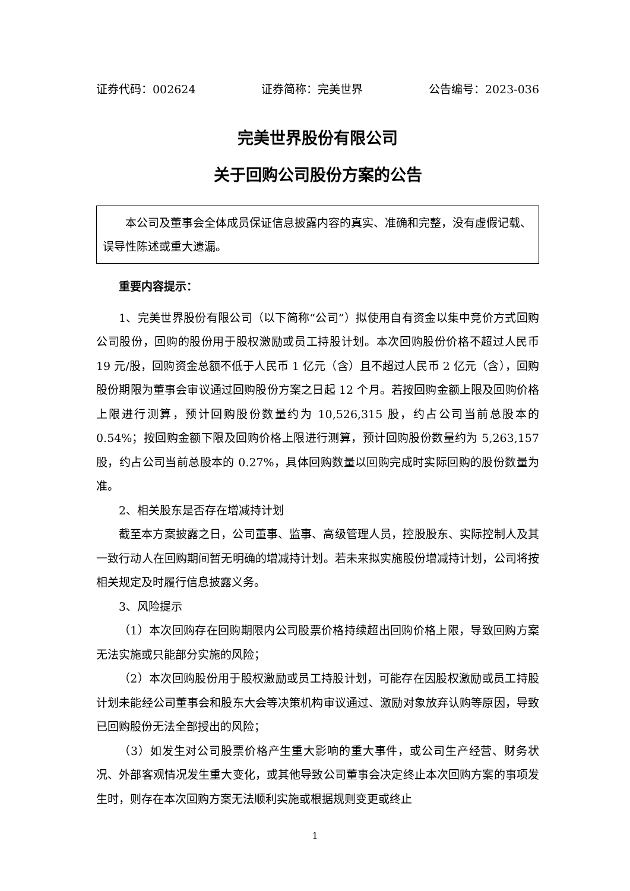证券代码：002624 证券简称：完美世界 公告编号：2023-036
完美世界股份有限公司
关于回购公司股份方案的公告
本公司及董事会全体成员保证信息披露内容的真实、准确和完整，没有虚假记载、误导性陈述或重大遗漏。
重要内容提示：
1、完美世界股份有限公司（以下简称“公司”）拟使用自有资金以集中竞价方式回购公司股份，回购的股份用于股权激励或员工持股计划。本次回购股份价格不超过人民币 19 元/股，回购资金总额不低于人民币 1 亿元（含）且不超过人民币 2 亿元（含），回购股份期限为董事会审议通过回购股份方案之日起 12 个月。若按回购金额上限及回购价格上限进行测算，预计回购股份数量约为 10,526,315 股，约占公司当前总股本的 0.54%；按回购金额下限及回购价格上限进行测算，预计回购股份数量约为 5,263,157 股，约占公司当前总股本的 0.27%，具体回购数量以回购完成时实际回购的股份数量为准。
2、相关股东是否存在增减持计划
截至本方案披露之日，公司董事、监事、高级管理人员，控股股东、实际控制人及其一致行动人在回购期间暂无明确的增减持计划。若未来拟实施股份增减持计划，公司将按相关规定及时履行信息披露义务。
3、风险提示
（1）本次回购存在回购期限内公司股票价格持续超出回购价格上限，导致回购方案无法实施或只能部分实施的风险；
（2）本次回购股份用于股权激励或员工持股计划，可能存在因股权激励或员工持股计划未能经公司董事会和股东大会等决策机构审议通过、激励对象放弃认购等原因，导致已回购股份无法全部授出的风险；
（3）如发生对公司股票价格产生重大影响的重大事件，或公司生产经营、财务状况、外部客观情况发生重大变化，或其他导致公司董事会决定终止本次回购方案的事项发生时，则存在本次回购方案无法顺利实施或根据规则变更或终止
1